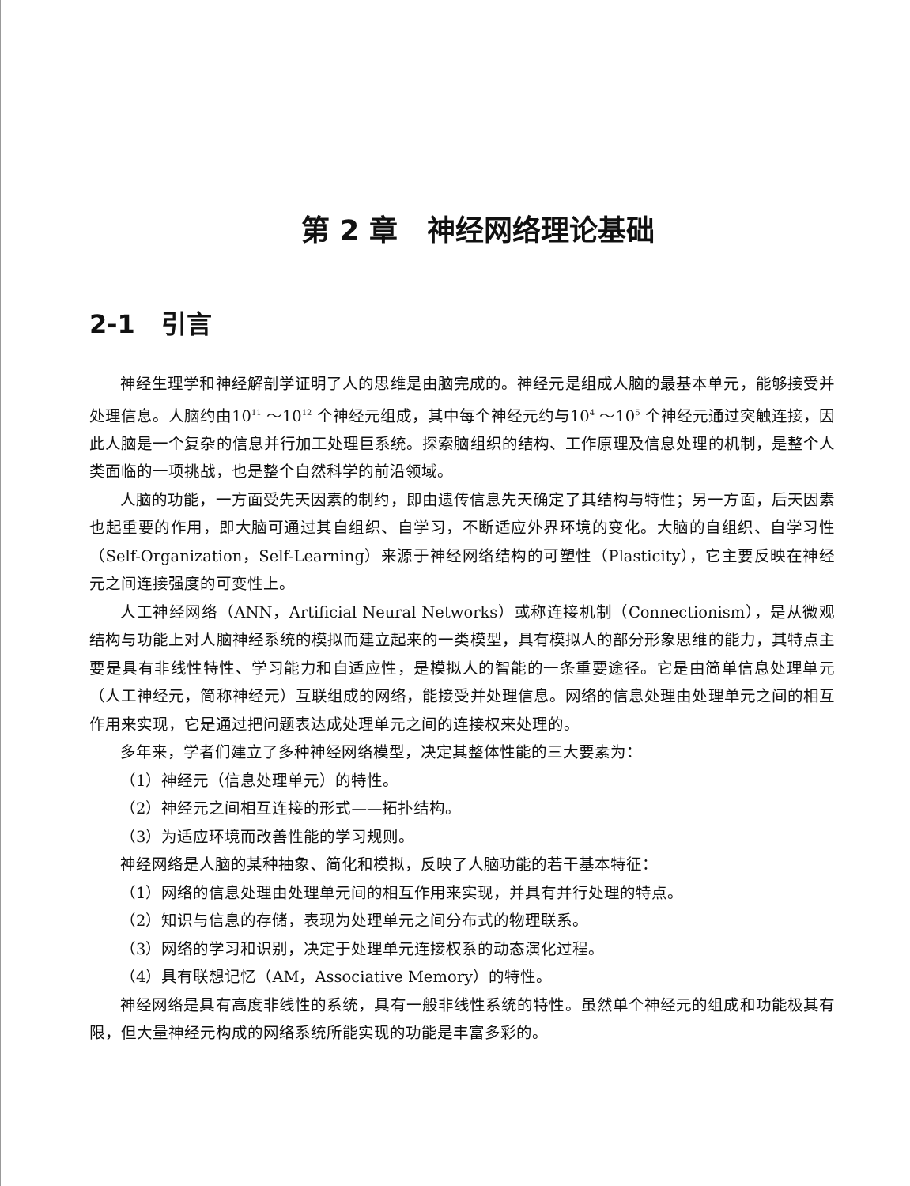第 2 章 神经网络理论基础
2-1 引言
神经生理学和神经解剖学证明了人的思维是由脑完成的。神经元是组成人脑的最基本单元，能够接受并处理信息。人脑约由10<sup>11</sup> ～10<sup>12</sup> 个神经元组成，其中每个神经元约与10<sup>4</sup> ～10<sup>5</sup> 个神经元通过突触连接，因此人脑是一个复杂的信息并行加工处理巨系统。探索脑组织的结构、工作原理及信息处理的机制，是整个人类面临的一项挑战，也是整个自然科学的前沿领域。
人脑的功能，一方面受先天因素的制约，即由遗传信息先天确定了其结构与特性；另一方面，后天因素也起重要的作用，即大脑可通过其自组织、自学习，不断适应外界环境的变化。大脑的自组织、自学习性（Self-Organization，Self-Learning）来源于神经网络结构的可塑性（Plasticity），它主要反映在神经元之间连接强度的可变性上。
人工神经网络（ANN，Artificial Neural Networks）或称连接机制（Connectionism），是从微观结构与功能上对人脑神经系统的模拟而建立起来的一类模型，具有模拟人的部分形象思维的能力，其特点主要是具有非线性特性、学习能力和自适应性，是模拟人的智能的一条重要途径。它是由简单信息处理单元（人工神经元，简称神经元）互联组成的网络，能接受并处理信息。网络的信息处理由处理单元之间的相互作用来实现，它是通过把问题表达成处理单元之间的连接权来处理的。
多年来，学者们建立了多种神经网络模型，决定其整体性能的三大要素为：
（1）神经元（信息处理单元）的特性。
（2）神经元之间相互连接的形式——拓扑结构。
（3）为适应环境而改善性能的学习规则。
神经网络是人脑的某种抽象、简化和模拟，反映了人脑功能的若干基本特征：
（1）网络的信息处理由处理单元间的相互作用来实现，并具有并行处理的特点。
（2）知识与信息的存储，表现为处理单元之间分布式的物理联系。
（3）网络的学习和识别，决定于处理单元连接权系的动态演化过程。
（4）具有联想记忆（AM，Associative Memory）的特性。
神经网络是具有高度非线性的系统，具有一般非线性系统的特性。虽然单个神经元的组成和功能极其有限，但大量神经元构成的网络系统所能实现的功能是丰富多彩的。